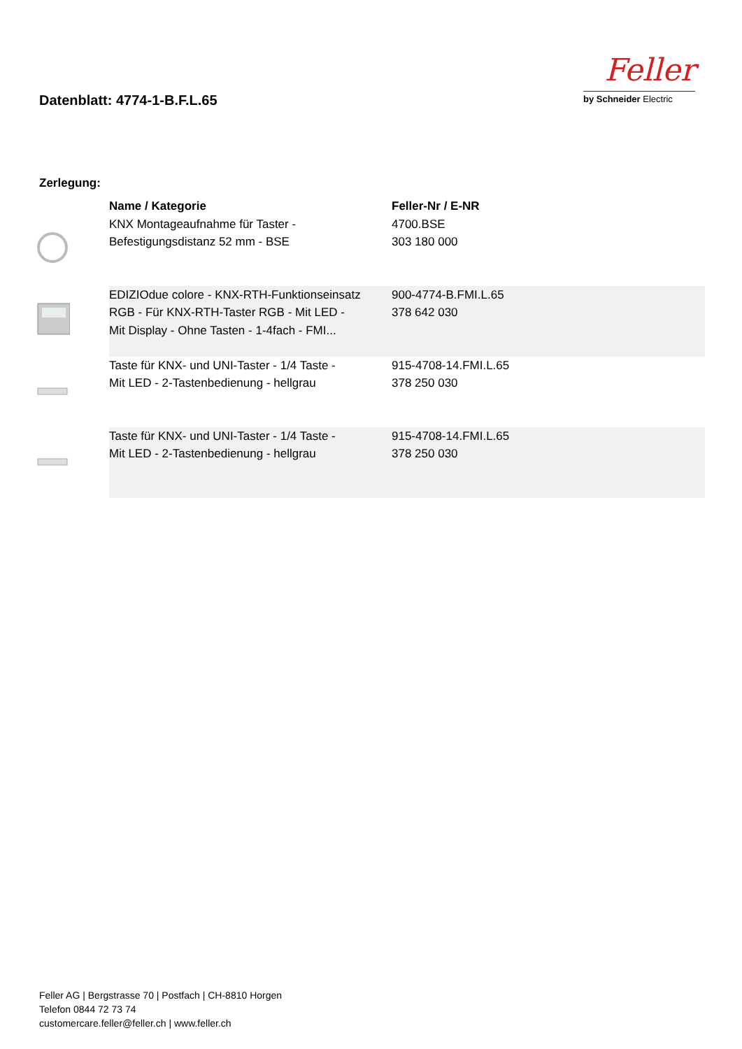Datenblatt: 4774-1-B.F.L.65
Feller
by Schneider Electric
Zerlegung:
| | Name / Kategorie | Feller-Nr / E-NR |
| --- | --- | --- |
| | KNX Montageaufnahme für Taster - Befestigungsdistanz 52 mm - BSE | 4700.BSE 303 180 000 |
| | EDIZIOdue colore - KNX-RTH-Funktionseinsatz RGB - Für KNX-RTH-Taster RGB - Mit LED - Mit Display - Ohne Tasten - 1-4fach - FMI... | 900-4774-B.FMI.L.65 378 642 030 |
| | Taste für KNX- und UNI-Taster - 1/4 Taste - Mit LED - 2-Tastenbedienung - hellgrau | 915-4708-14.FMI.L.65 378 250 030 |
| | Taste für KNX- und UNI-Taster - 1/4 Taste - Mit LED - 2-Tastenbedienung - hellgrau | 915-4708-14.FMI.L.65 378 250 030 |
Feller AG | Bergstrasse 70 | Postfach | CH-8810 Horgen
Telefon 0844 72 73 74
customercare.feller@feller.ch | www.feller.ch